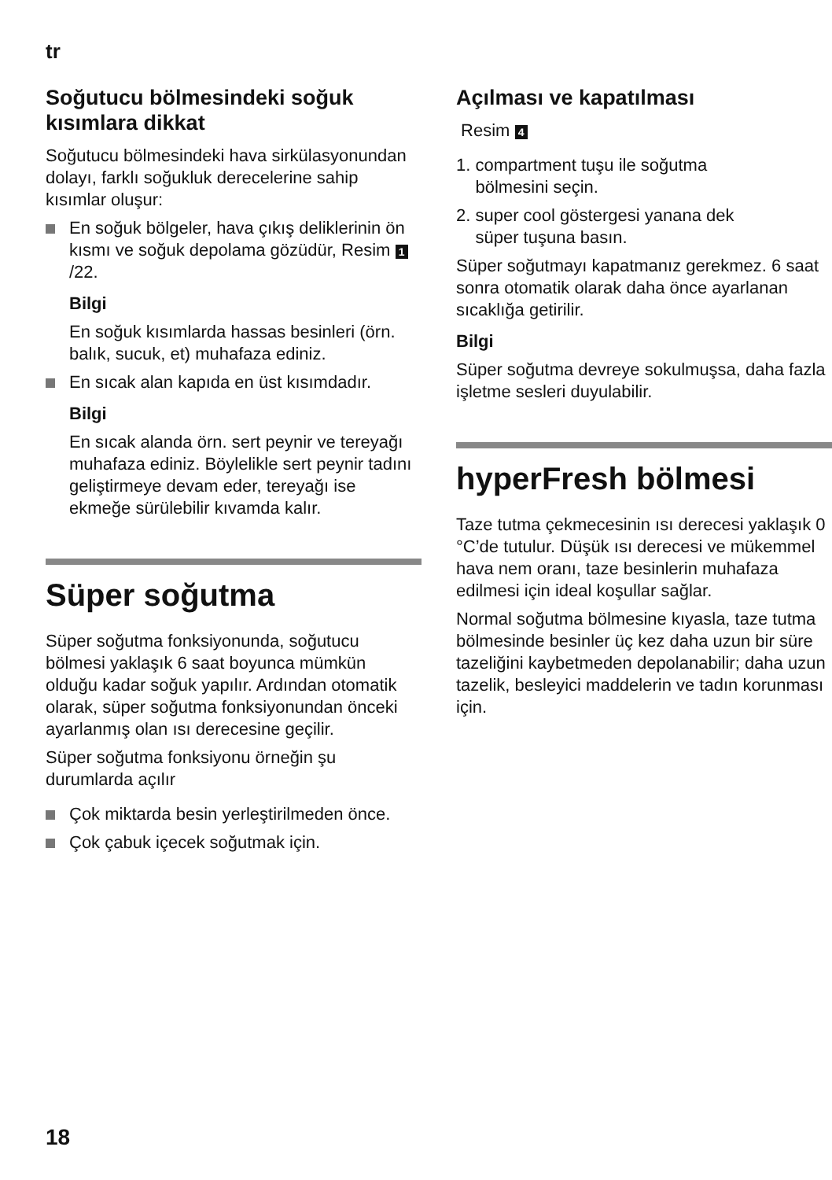tr
Soğutucu bölmesindeki soğuk kısımlara dikkat
Soğutucu bölmesindeki hava sirkülasyonundan dolayı, farklı soğukluk derecelerine sahip kısımlar oluşur:
En soğuk bölgeler, hava çıkış deliklerinin ön kısmı ve soğuk depolama gözüdür, Resim 1 /22.
Bilgi
En soğuk kısımlarda hassas besinleri (örn. balık, sucuk, et) muhafaza ediniz.
En sıcak alan kapıda en üst kısımdadır.
Bilgi
En sıcak alanda örn. sert peynir ve tereyağı muhafaza ediniz. Böylelikle sert peynir tadını geliştirmeye devam eder, tereyağı ise ekmeğe sürülebilir kıvamda kalır.
Süper soğutma
Süper soğutma fonksiyonunda, soğutucu bölmesi yaklaşık 6 saat boyunca mümkün olduğu kadar soğuk yapılır. Ardından otomatik olarak, süper soğutma fonksiyonundan önceki ayarlanmış olan ısı derecesine geçilir.
Süper soğutma fonksiyonu örneğin şu durumlarda açılır
Çok miktarda besin yerleştirilmeden önce.
Çok çabuk içecek soğutmak için.
Açılması ve kapatılması
Resim 4
1. compartment tuşu ile soğutma
bölmesini seçin.
2. super cool göstergesi yanana dek
süper tuşuna basın.
Süper soğutmayı kapatmanız gerekmez. 6 saat sonra otomatik olarak daha önce ayarlanan sıcaklığa getirilir.
Bilgi
Süper soğutma devreye sokulmuşsa, daha fazla işletme sesleri duyulabilir.
hyperFresh bölmesi
Taze tutma çekmecesinin ısı derecesi yaklaşık 0 °C’de tutulur. Düşük ısı derecesi ve mükemmel hava nem oranı, taze besinlerin muhafaza edilmesi için ideal koşullar sağlar.
Normal soğutma bölmesine kıyasla, taze tutma bölmesinde besinler üç kez daha uzun bir süre tazeliğini kaybetmeden depolanabilir; daha uzun tazelik, besleyici maddelerin ve tadın korunması için.
18